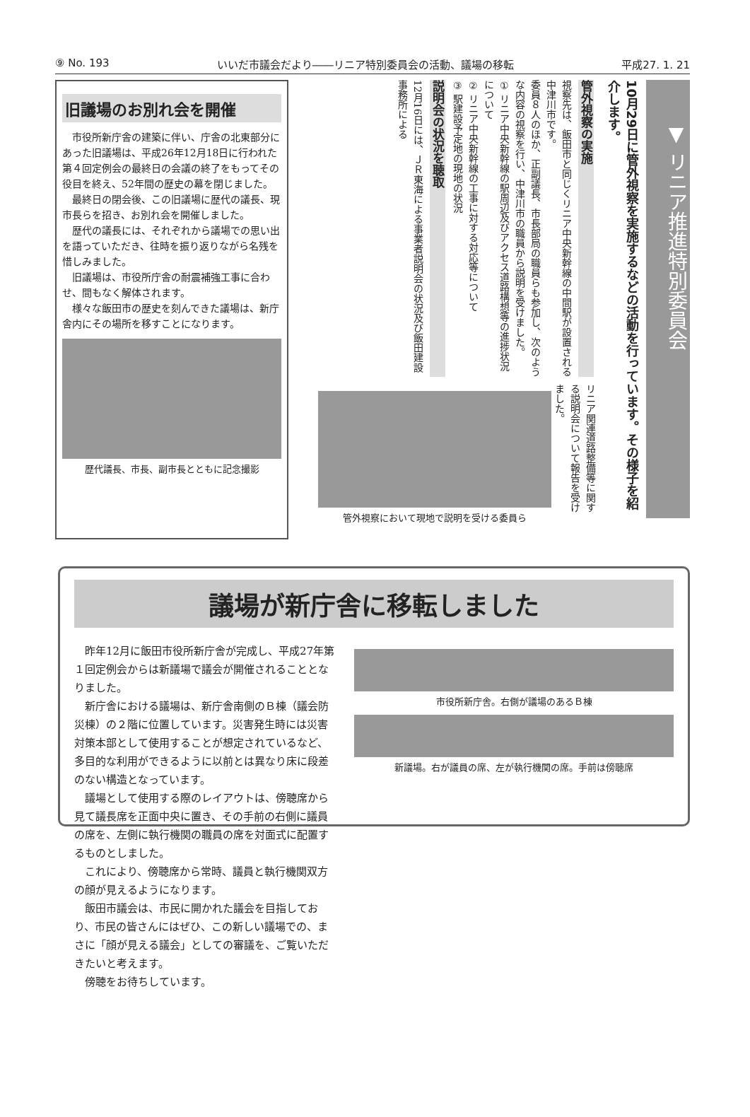⑨ No. 193 いいだ市議会だより――リニア特別委員会の活動、議場の移転 平成27. 1. 21
旧議場のお別れ会を開催
市役所新庁舎の建築に伴い、庁舎の北東部分にあった旧議場は、平成26年12月18日に行われた第４回定例会の最終日の会議の終了をもってその役目を終え、52年間の歴史の幕を閉じました。
最終日の閉会後、この旧議場に歴代の議長、現市長らを招き、お別れ会を開催しました。
歴代の議長には、それぞれから議場での思い出を語っていただき、往時を振り返りながら名残を惜しみました。
旧議場は、市役所庁舎の耐震補強工事に合わせ、間もなく解体されます。
様々な飯田市の歴史を刻んできた議場は、新庁舎内にその場所を移すことになります。
歴代議長、市長、副市長とともに記念撮影
▼ リニア推進特別委員会
10月29日に管外視察を実施するなどの活動を行っています。その様子を紹介します。
管外視察の実施
視察先は、飯田市と同じくリニア中央新幹線の中間駅が設置される中津川市です。
委員８人のほか、正副議長、市長部局の職員らも参加し、次のような内容の視察を行い、中津川市の職員から説明を受けました。
① リニア中央新幹線の駅周辺及びアクセス道路構想等の進捗状況について
② リニア中央新幹線の工事に対する対応等について
③ 駅建設予定地の現地の状況
説明会の状況を聴取
12月16日には、ＪＲ東海による事業者説明会の状況及び飯田建設事務所による
リニア関連道路整備等に関する説明会について報告を受けました。
管外視察において現地で説明を受ける委員ら
議場が新庁舎に移転しました
昨年12月に飯田市役所新庁舎が完成し、平成27年第１回定例会からは新議場で議会が開催されることとなりました。
新庁舎における議場は、新庁舎南側のＢ棟（議会防災棟）の２階に位置しています。災害発生時には災害対策本部として使用することが想定されているなど、多目的な利用ができるように以前とは異なり床に段差のない構造となっています。
議場として使用する際のレイアウトは、傍聴席から見て議長席を正面中央に置き、その手前の右側に議員の席を、左側に執行機関の職員の席を対面式に配置するものとしました。
これにより、傍聴席から常時、議員と執行機関双方の顔が見えるようになります。
飯田市議会は、市民に開かれた議会を目指しており、市民の皆さんにはぜひ、この新しい議場での、まさに「顔が見える議会」としての審議を、ご覧いただきたいと考えます。
傍聴をお待ちしています。
市役所新庁舎。右側が議場のあるＢ棟
新議場。右が議員の席、左が執行機関の席。手前は傍聴席